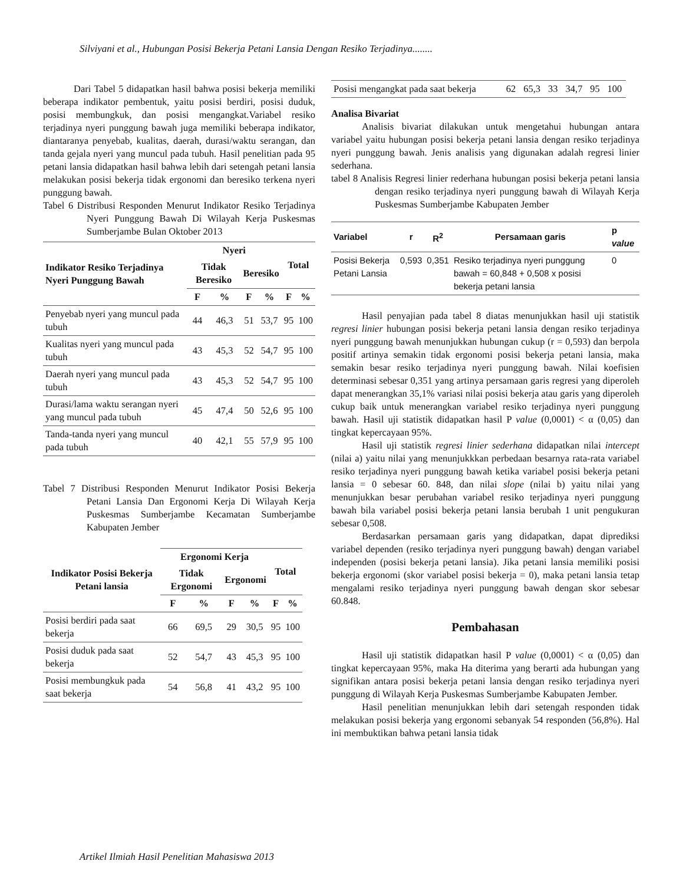Silviyani et al., Hubungan Posisi Bekerja Petani Lansia Dengan Resiko Terjadinya........
Dari Tabel 5 didapatkan hasil bahwa posisi bekerja memiliki beberapa indikator pembentuk, yaitu posisi berdiri, posisi duduk, posisi membungkuk, dan posisi mengangkat.Variabel resiko terjadinya nyeri punggung bawah juga memiliki beberapa indikator, diantaranya penyebab, kualitas, daerah, durasi/waktu serangan, dan tanda gejala nyeri yang muncul pada tubuh. Hasil penelitian pada 95 petani lansia didapatkan hasil bahwa lebih dari setengah petani lansia melakukan posisi bekerja tidak ergonomi dan beresiko terkena nyeri punggung bawah.
Tabel 6 Distribusi Responden Menurut Indikator Resiko Terjadinya Nyeri Punggung Bawah Di Wilayah Kerja Puskesmas Sumberjambe Bulan Oktober 2013
| Indikator Resiko Terjadinya Nyeri Punggung Bawah | Nyeri | | | | Total | |
| --- | --- | --- | --- | --- | --- | --- |
| | Tidak Beresiko | | Beresiko | | | |
| | F | % | F | % | F | % |
| Penyebab nyeri yang muncul pada tubuh | 44 | 46,3 | 51 | 53,7 | 95 | 100 |
| Kualitas nyeri yang muncul pada tubuh | 43 | 45,3 | 52 | 54,7 | 95 | 100 |
| Daerah nyeri yang muncul pada tubuh | 43 | 45,3 | 52 | 54,7 | 95 | 100 |
| Durasi/lama waktu serangan nyeri yang muncul pada tubuh | 45 | 47,4 | 50 | 52,6 | 95 | 100 |
| Tanda-tanda nyeri yang muncul pada tubuh | 40 | 42,1 | 55 | 57,9 | 95 | 100 |
Tabel 7 Distribusi Responden Menurut Indikator Posisi Bekerja Petani Lansia Dan Ergonomi Kerja Di Wilayah Kerja Puskesmas Sumberjambe Kecamatan Sumberjambe Kabupaten Jember
| Indikator Posisi Bekerja Petani lansia | Ergonomi Kerja | | | | Total | |
| --- | --- | --- | --- | --- | --- | --- |
| | Tidak Ergonomi | | Ergonomi | | | |
| | F | % | F | % | F | % |
| Posisi berdiri pada saat bekerja | 66 | 69,5 | 29 | 30,5 | 95 | 100 |
| Posisi duduk pada saat bekerja | 52 | 54,7 | 43 | 45,3 | 95 | 100 |
| Posisi membungkuk pada saat bekerja | 54 | 56,8 | 41 | 43,2 | 95 | 100 |
| Posisi mengangkat pada saat bekerja | 62 | 65,3 | 33 | 34,7 | 95 | 100 |
Analisa Bivariat
Analisis bivariat dilakukan untuk mengetahui hubungan antara variabel yaitu hubungan posisi bekerja petani lansia dengan resiko terjadinya nyeri punggung bawah. Jenis analisis yang digunakan adalah regresi linier sederhana.
tabel 8 Analisis Regresi linier rederhana hubungan posisi bekerja petani lansia dengan resiko terjadinya nyeri punggung bawah di Wilayah Kerja Puskesmas Sumberjambe Kabupaten Jember
| Variabel | r | R<sup>2</sup> | Persamaan garis | p value |
| --- | --- | --- | --- | --- |
| Posisi Bekerja Petani Lansia | 0,593 | 0,351 | Resiko terjadinya nyeri punggung bawah = 60,848 + 0,508 x posisi bekerja petani lansia | 0 |
Hasil penyajian pada tabel 8 diatas menunjukkan hasil uji statistik regresi linier hubungan posisi bekerja petani lansia dengan resiko terjadinya nyeri punggung bawah menunjukkan hubungan cukup (r = 0,593) dan berpola positif artinya semakin tidak ergonomi posisi bekerja petani lansia, maka semakin besar resiko terjadinya nyeri punggung bawah. Nilai koefisien determinasi sebesar 0,351 yang artinya persamaan garis regresi yang diperoleh dapat menerangkan 35,1% variasi nilai posisi bekerja atau garis yang diperoleh cukup baik untuk menerangkan variabel resiko terjadinya nyeri punggung bawah. Hasil uji statistik didapatkan hasil P value (0,0001) < α (0,05) dan tingkat kepercayaan 95%.
Hasil uji statistik regresi linier sederhana didapatkan nilai intercept (nilai a) yaitu nilai yang menunjukkkan perbedaan besarnya rata-rata variabel resiko terjadinya nyeri punggung bawah ketika variabel posisi bekerja petani lansia = 0 sebesar 60. 848, dan nilai slope (nilai b) yaitu nilai yang menunjukkan besar perubahan variabel resiko terjadinya nyeri punggung bawah bila variabel posisi bekerja petani lansia berubah 1 unit pengukuran sebesar 0,508.
Berdasarkan persamaan garis yang didapatkan, dapat diprediksi variabel dependen (resiko terjadinya nyeri punggung bawah) dengan variabel independen (posisi bekerja petani lansia). Jika petani lansia memiliki posisi bekerja ergonomi (skor variabel posisi bekerja = 0), maka petani lansia tetap mengalami resiko terjadinya nyeri punggung bawah dengan skor sebesar 60.848.
Pembahasan
Hasil uji statistik didapatkan hasil P value (0,0001) < α (0,05) dan tingkat kepercayaan 95%, maka Ha diterima yang berarti ada hubungan yang signifikan antara posisi bekerja petani lansia dengan resiko terjadinya nyeri punggung di Wilayah Kerja Puskesmas Sumberjambe Kabupaten Jember.
Hasil penelitian menunjukkan lebih dari setengah responden tidak melakukan posisi bekerja yang ergonomi sebanyak 54 responden (56,8%). Hal ini membuktikan bahwa petani lansia tidak
Artikel Ilmiah Hasil Penelitian Mahasiswa 2013